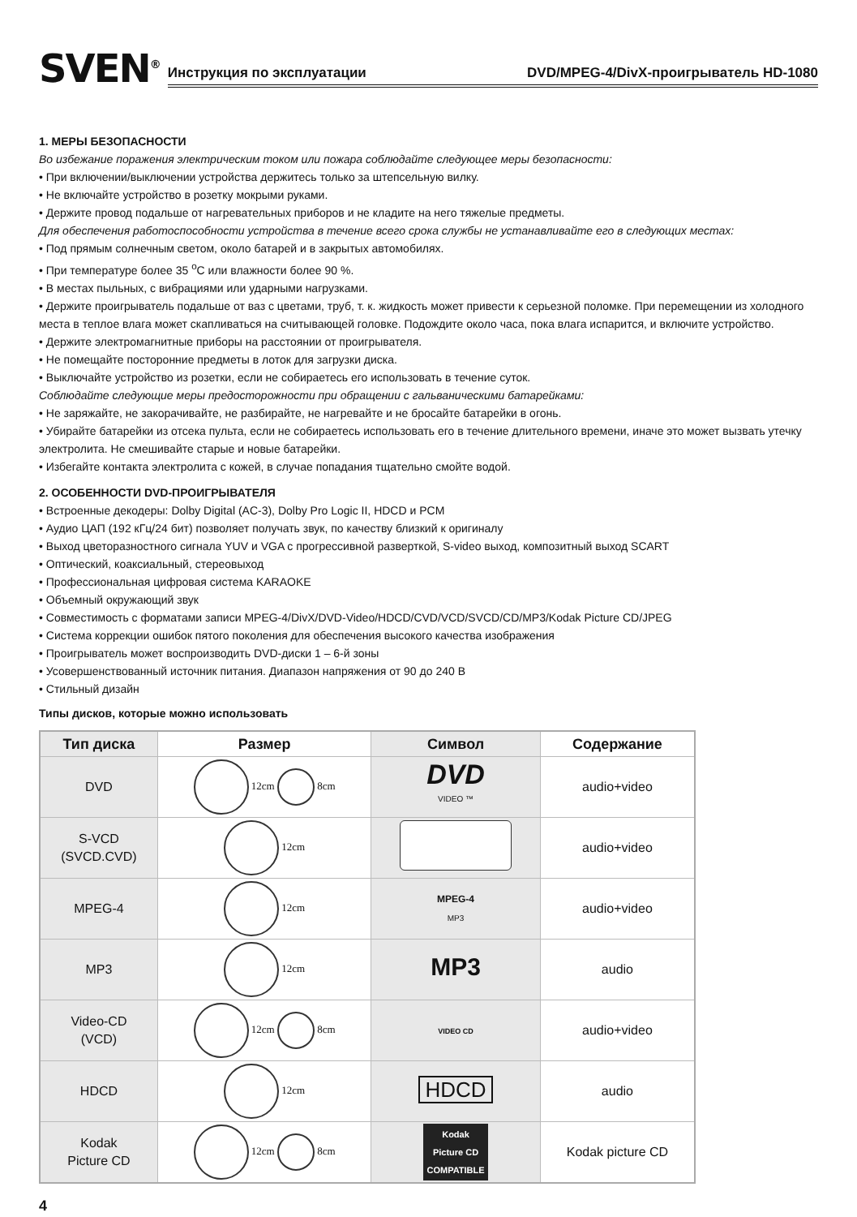SVEN<sup>®</sup>
Инструкция по эксплуатации DVD/MPEG-4/DivX-проигрыватель HD-1080
1. МЕРЫ БЕЗОПАСНОСТИ
Во избежание поражения электрическим током или пожара соблюдайте следующее меры безопасности:
• При включении/выключении устройства держитесь только за штепсельную вилку.
• Не включайте устройство в розетку мокрыми руками.
• Держите провод подальше от нагревательных приборов и не кладите на него тяжелые предметы.
Для обеспечения работоспособности устройства в течение всего срока службы не устанавливайте его в следующих местах:
• Под прямым солнечным светом, около батарей и в закрытых автомобилях.
• При температуре более 35 <sup>o</sup>C или влажности более 90 %.
• В местах пыльных, с вибрациями или ударными нагрузками.
• Держите проигрыватель подальше от ваз с цветами, труб, т. к. жидкость может привести к серьезной поломке. При перемещении из холодного места в теплое влага может скапливаться на считывающей головке. Подождите около часа, пока влага испарится, и включите устройство.
• Держите электромагнитные приборы на расстоянии от проигрывателя.
• Не помещайте посторонние предметы в лоток для загрузки диска.
• Выключайте устройство из розетки, если не собираетесь его использовать в течение суток.
Соблюдайте следующие меры предосторожности при обращении с гальваническими батарейками:
• Не заряжайте, не закорачивайте, не разбирайте, не нагревайте и не бросайте батарейки в огонь.
• Убирайте батарейки из отсека пульта, если не собираетесь использовать его в течение длительного времени, иначе это может вызвать утечку электролита. Не смешивайте старые и новые батарейки.
• Избегайте контакта электролита с кожей, в случае попадания тщательно смойте водой.
2. ОСОБЕННОСТИ DVD-ПРОИГРЫВАТЕЛЯ
• Встроенные декодеры: Dolby Digital (AC-3), Dolby Pro Logic II, HDCD и PCM
• Аудио ЦАП (192 кГц/24 бит) позволяет получать звук, по качеству близкий к оригиналу
• Выход цветоразностного сигнала YUV и VGA с прогрессивной разверткой, S-video выход, композитный выход SCART
• Оптический, коаксиальный, стереовыход
• Профессиональная цифровая система KARAOKE
• Объемный окружающий звук
• Совместимость с форматами записи MPEG-4/DivX/DVD-Video/HDCD/CVD/VCD/SVCD/CD/MP3/Kodak Picture CD/JPEG
• Система коррекции ошибок пятого поколения для обеспечения высокого качества изображения
• Проигрыватель может воспроизводить DVD-диски 1 – 6-й зоны
• Усовершенствованный источник питания. Диапазон напряжения от 90 до 240 В
• Стильный дизайн
Типы дисков, которые можно использовать
| Тип диска | Размер | Символ | Содержание |
| --- | --- | --- | --- |
| DVD | 12cm 8cm | DVD VIDEO ™ | audio+video |
| S-VCD (SVCD.CVD) | 12cm | | audio+video |
| MPEG-4 | 12cm | MPEG-4 MP3 | audio+video |
| MP3 | 12cm | MP3 | audio |
| Video-CD (VCD) | 12cm 8cm | VIDEO CD | audio+video |
| HDCD | 12cm | HDCD | audio |
| Kodak Picture CD | 12cm 8cm | Kodak Picture CD COMPATIBLE | Kodak picture CD |
4